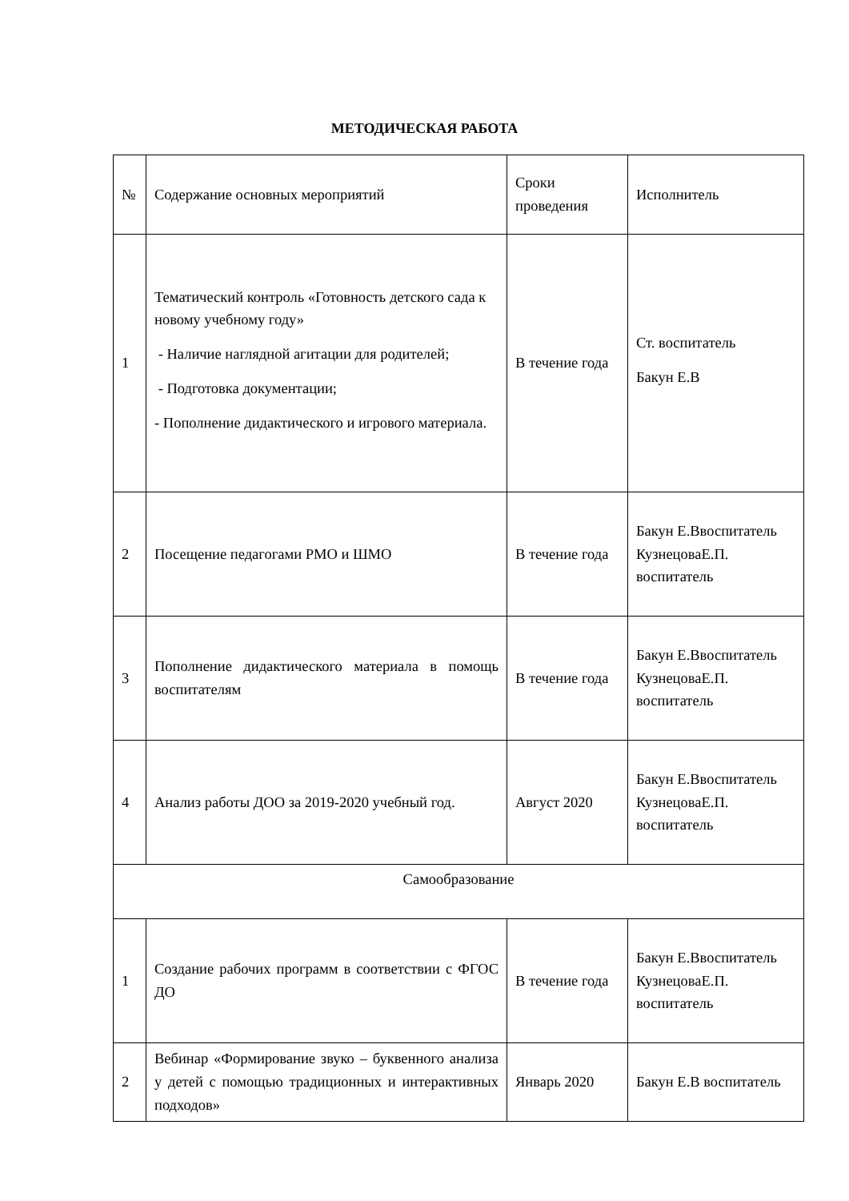МЕТОДИЧЕСКАЯ РАБОТА
| № | Содержание основных мероприятий | Сроки проведения | Исполнитель |
| --- | --- | --- | --- |
| 1 | Тематический контроль «Готовность детского сада к новому учебному году» - Наличие наглядной агитации для родителей; - Подготовка документации; - Пополнение дидактического и игрового материала. | В течение года | Ст. воспитатель Бакун Е.В |
| 2 | Посещение педагогами РМО и ШМО | В течение года | Бакун Е.Ввоспитатель КузнецоваЕ.П. воспитатель |
| 3 | Пополнение дидактического материала в помощь воспитателям | В течение года | Бакун Е.Ввоспитатель КузнецоваЕ.П. воспитатель |
| 4 | Анализ работы ДОО за 2019-2020 учебный год. | Август 2020 | Бакун Е.Ввоспитатель КузнецоваЕ.П. воспитатель |
| Самообразование | | | |
| 1 | Создание рабочих программ в соответствии с ФГОС ДО | В течение года | Бакун Е.Ввоспитатель КузнецоваЕ.П. воспитатель |
| 2 | Вебинар «Формирование звуко – буквенного анализа у детей с помощью традиционных и интерактивных подходов» | Январь 2020 | Бакун Е.В воспитатель |